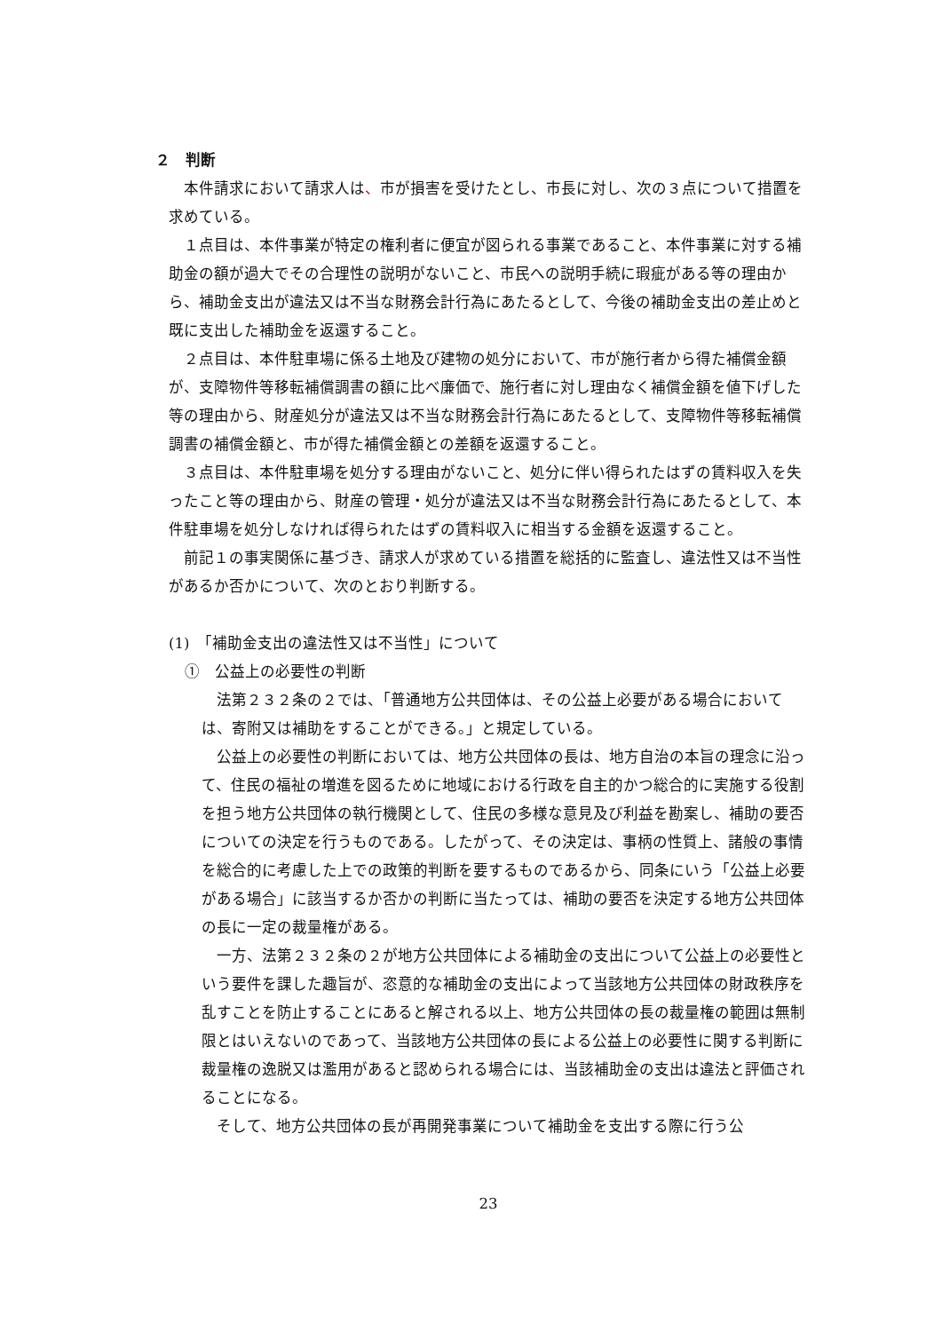２　判断
本件請求において請求人は、市が損害を受けたとし、市長に対し、次の３点について措置を求めている。
１点目は、本件事業が特定の権利者に便宜が図られる事業であること、本件事業に対する補助金の額が過大でその合理性の説明がないこと、市民への説明手続に瑕疵がある等の理由から、補助金支出が違法又は不当な財務会計行為にあたるとして、今後の補助金支出の差止めと既に支出した補助金を返還すること。
２点目は、本件駐車場に係る土地及び建物の処分において、市が施行者から得た補償金額が、支障物件等移転補償調書の額に比べ廉価で、施行者に対し理由なく補償金額を値下げした等の理由から、財産処分が違法又は不当な財務会計行為にあたるとして、支障物件等移転補償調書の補償金額と、市が得た補償金額との差額を返還すること。
３点目は、本件駐車場を処分する理由がないこと、処分に伴い得られたはずの賃料収入を失ったこと等の理由から、財産の管理・処分が違法又は不当な財務会計行為にあたるとして、本件駐車場を処分しなければ得られたはずの賃料収入に相当する金額を返還すること。
前記１の事実関係に基づき、請求人が求めている措置を総括的に監査し、違法性又は不当性があるか否かについて、次のとおり判断する。
(1)　「補助金支出の違法性又は不当性」について
①　公益上の必要性の判断
法第２３２条の２では、「普通地方公共団体は、その公益上必要がある場合においては、寄附又は補助をすることができる。」と規定している。
公益上の必要性の判断においては、地方公共団体の長は、地方自治の本旨の理念に沿って、住民の福祉の増進を図るために地域における行政を自主的かつ総合的に実施する役割を担う地方公共団体の執行機関として、住民の多様な意見及び利益を勘案し、補助の要否についての決定を行うものである。したがって、その決定は、事柄の性質上、諸般の事情を総合的に考慮した上での政策的判断を要するものであるから、同条にいう「公益上必要がある場合」に該当するか否かの判断に当たっては、補助の要否を決定する地方公共団体の長に一定の裁量権がある。
一方、法第２３２条の２が地方公共団体による補助金の支出について公益上の必要性という要件を課した趣旨が、恣意的な補助金の支出によって当該地方公共団体の財政秩序を乱すことを防止することにあると解される以上、地方公共団体の長の裁量権の範囲は無制限とはいえないのであって、当該地方公共団体の長による公益上の必要性に関する判断に裁量権の逸脱又は濫用があると認められる場合には、当該補助金の支出は違法と評価されることになる。
そして、地方公共団体の長が再開発事業について補助金を支出する際に行う公
23